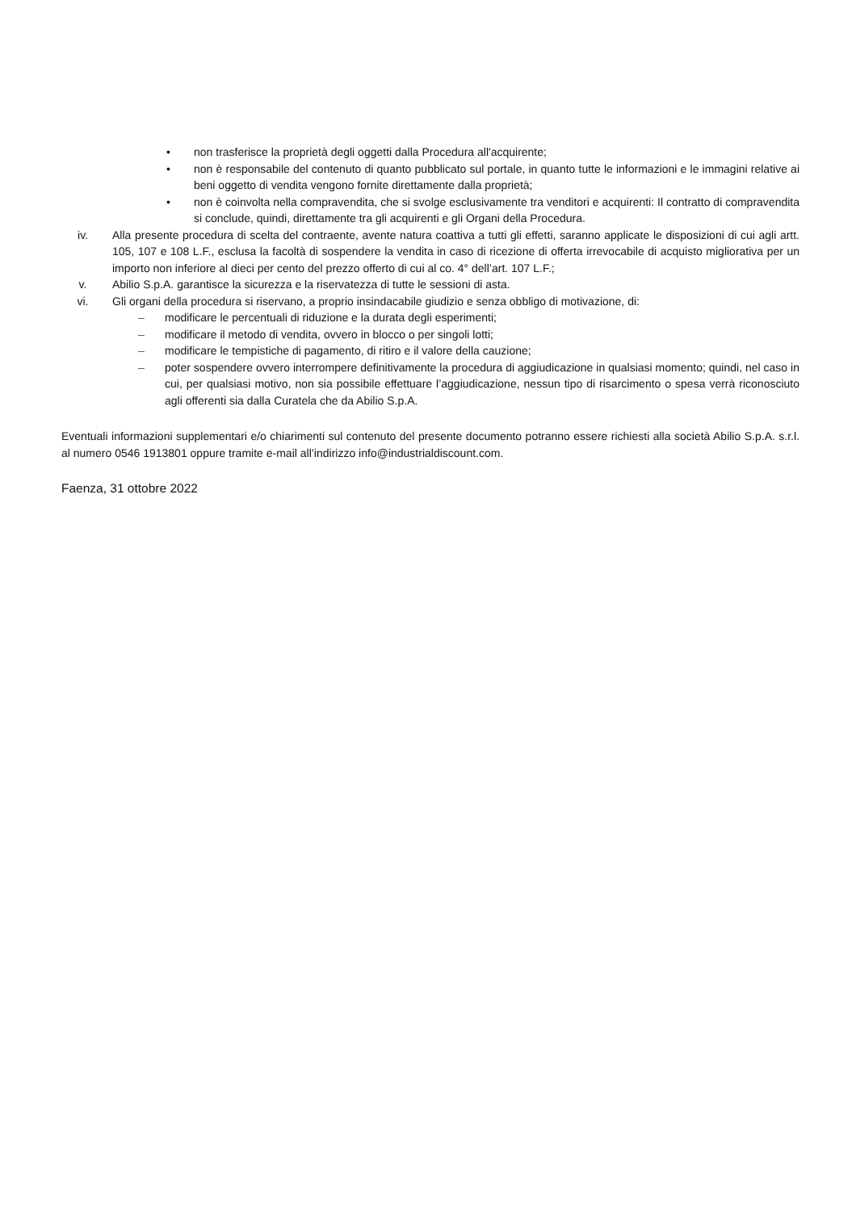• non trasferisce la proprietà degli oggetti dalla Procedura all'acquirente;
• non è responsabile del contenuto di quanto pubblicato sul portale, in quanto tutte le informazioni e le immagini relative ai beni oggetto di vendita vengono fornite direttamente dalla proprietà;
• non è coinvolta nella compravendita, che si svolge esclusivamente tra venditori e acquirenti: Il contratto di compravendita si conclude, quindi, direttamente tra gli acquirenti e gli Organi della Procedura.
iv. Alla presente procedura di scelta del contraente, avente natura coattiva a tutti gli effetti, saranno applicate le disposizioni di cui agli artt. 105, 107 e 108 L.F., esclusa la facoltà di sospendere la vendita in caso di ricezione di offerta irrevocabile di acquisto migliorativa per un importo non inferiore al dieci per cento del prezzo offerto di cui al co. 4° dell’art. 107 L.F.;
v. Abilio S.p.A. garantisce la sicurezza e la riservatezza di tutte le sessioni di asta.
vi. Gli organi della procedura si riservano, a proprio insindacabile giudizio e senza obbligo di motivazione, di:
– modificare le percentuali di riduzione e la durata degli esperimenti;
– modificare il metodo di vendita, ovvero in blocco o per singoli lotti;
– modificare le tempistiche di pagamento, di ritiro e il valore della cauzione;
– poter sospendere ovvero interrompere definitivamente la procedura di aggiudicazione in qualsiasi momento; quindi, nel caso in cui, per qualsiasi motivo, non sia possibile effettuare l’aggiudicazione, nessun tipo di risarcimento o spesa verrà riconosciuto agli offerenti sia dalla Curatela che da Abilio S.p.A.
Eventuali informazioni supplementari e/o chiarimenti sul contenuto del presente documento potranno essere richiesti alla società Abilio S.p.A. s.r.l. al numero 0546 1913801 oppure tramite e-mail all’indirizzo info@industrialdiscount.com.
Faenza, 31 ottobre 2022